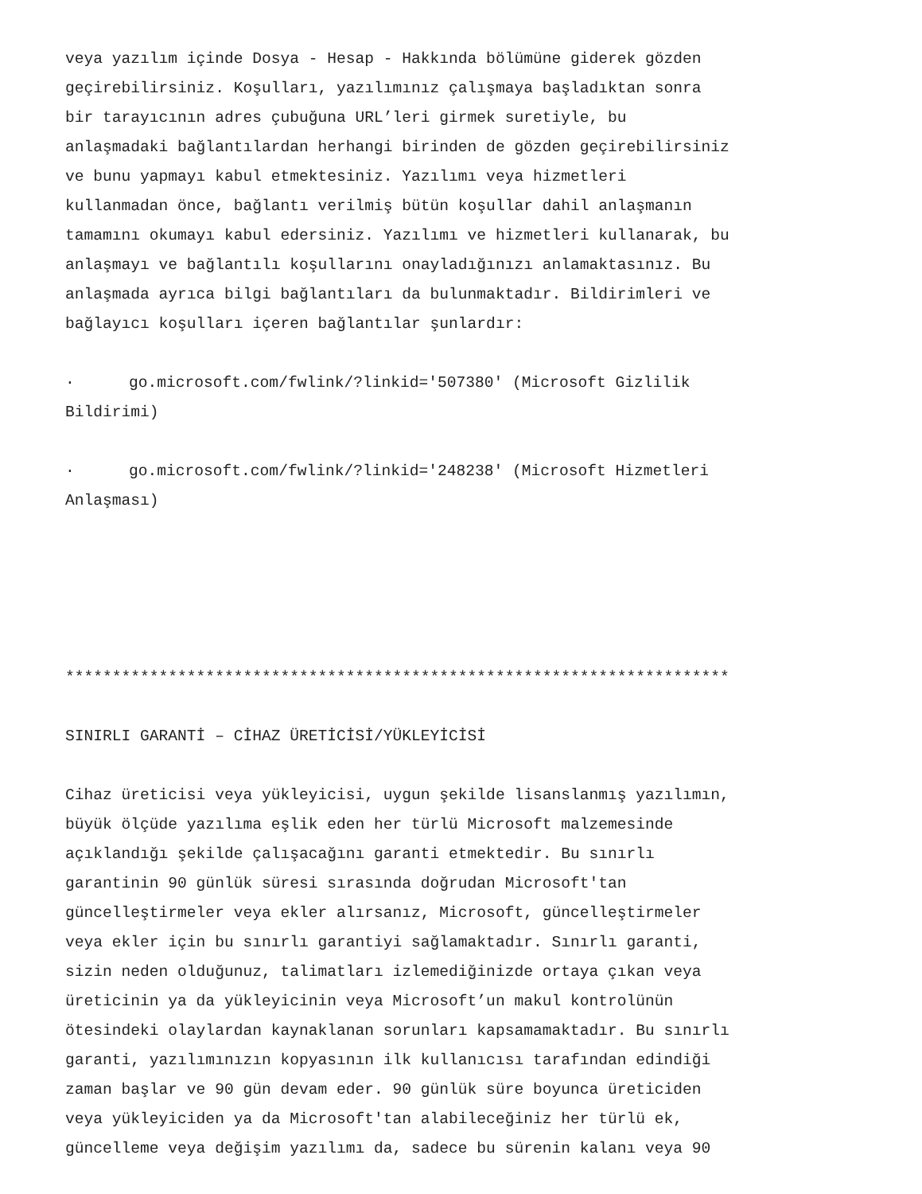veya yazılım içinde Dosya - Hesap - Hakkında bölümüne giderek gözden
geçirebilirsiniz. Koşulları, yazılımınız çalışmaya başladıktan sonra
bir tarayıcının adres çubuğuna URL’leri girmek suretiyle, bu
anlaşmadaki bağlantılardan herhangi birinden de gözden geçirebilirsiniz
ve bunu yapmayı kabul etmektesiniz. Yazılımı veya hizmetleri
kullanmadan önce, bağlantı verilmiş bütün koşullar dahil anlaşmanın
tamamını okumayı kabul edersiniz. Yazılımı ve hizmetleri kullanarak, bu
anlaşmayı ve bağlantılı koşullarını onayladığınızı anlamaktasınız. Bu
anlaşmada ayrıca bilgi bağlantıları da bulunmaktadır. Bildirimleri ve
bağlayıcı koşulları içeren bağlantılar şunlardır:
· go.microsoft.com/fwlink/?linkid='507380' (Microsoft Gizlilik
Bildirimi)
· go.microsoft.com/fwlink/?linkid='248238' (Microsoft Hizmetleri
Anlaşması)
***********************************************************************
SINIRLI GARANTİ – CİHAZ ÜRETİCİSİ/YÜKLEYİCİSİ
Cihaz üreticisi veya yükleyicisi, uygun şekilde lisanslanmış yazılımın,
büyük ölçüde yazılıma eşlik eden her türlü Microsoft malzemesinde
açıklandığı şekilde çalışacağını garanti etmektedir. Bu sınırlı
garantinin 90 günlük süresi sırasında doğrudan Microsoft'tan
güncelleştirmeler veya ekler alırsanız, Microsoft, güncelleştirmeler
veya ekler için bu sınırlı garantiyi sağlamaktadır. Sınırlı garanti,
sizin neden olduğunuz, talimatları izlemediğinizde ortaya çıkan veya
üreticinin ya da yükleyicinin veya Microsoft’un makul kontrolünün
ötesindeki olaylardan kaynaklanan sorunları kapsamamaktadır. Bu sınırlı
garanti, yazılımınızın kopyasının ilk kullanıcısı tarafından edindiği
zaman başlar ve 90 gün devam eder. 90 günlük süre boyunca üreticiden
veya yükleyiciden ya da Microsoft'tan alabileceğiniz her türlü ek,
güncelleme veya değişim yazılımı da, sadece bu sürenin kalanı veya 90